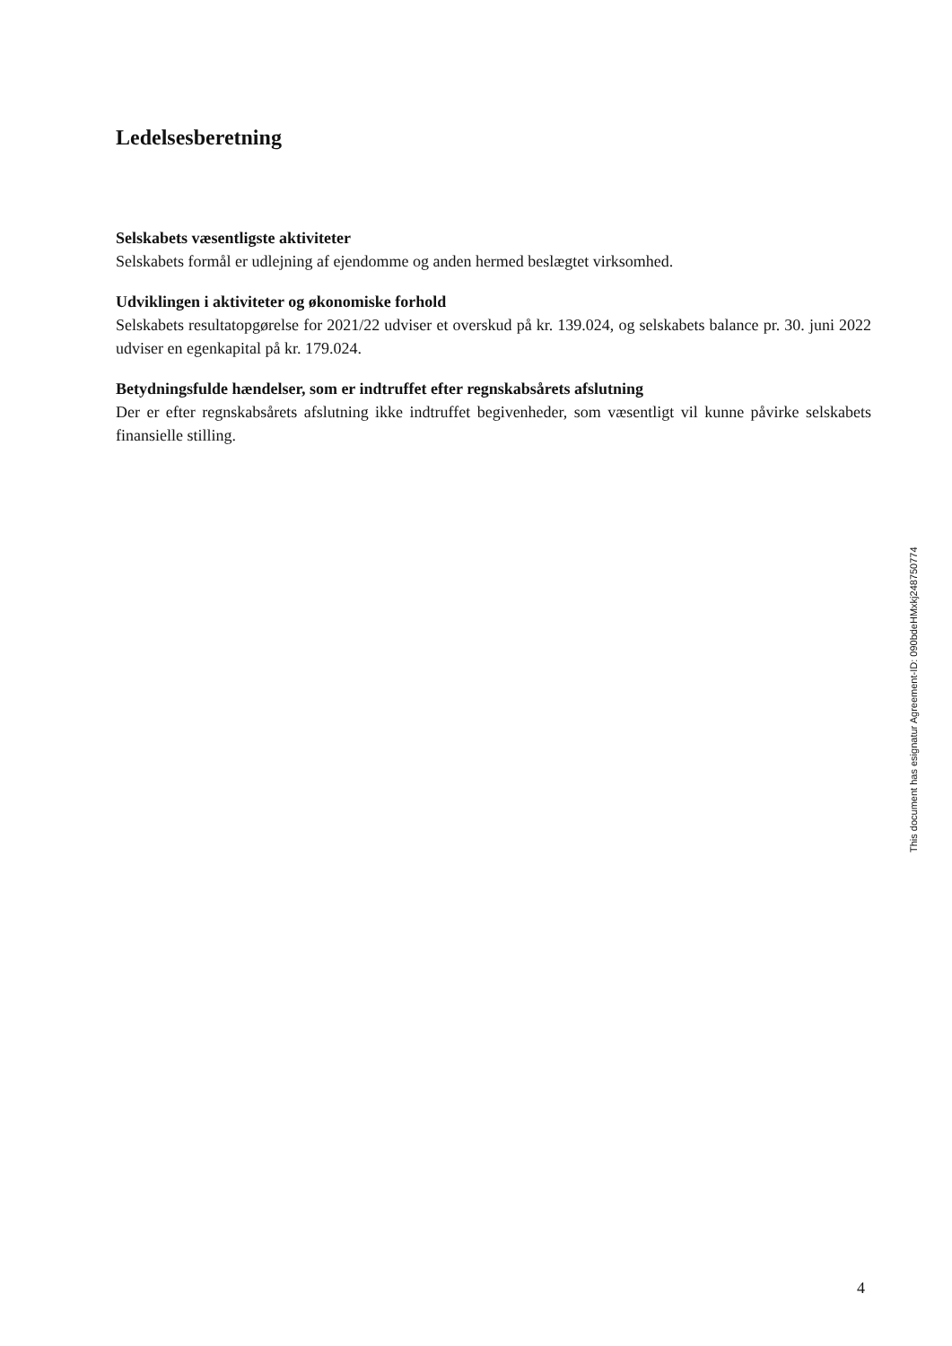Ledelsesberetning
Selskabets væsentligste aktiviteter
Selskabets formål er udlejning af ejendomme og anden hermed beslægtet virksomhed.
Udviklingen i aktiviteter og økonomiske forhold
Selskabets resultatopgørelse for 2021/22 udviser et overskud på kr. 139.024, og selskabets balance pr. 30. juni 2022 udviser en egenkapital på kr. 179.024.
Betydningsfulde hændelser, som er indtruffet efter regnskabsårets afslutning
Der er efter regnskabsårets afslutning ikke indtruffet begivenheder, som væsentligt vil kunne påvirke selskabets finansielle stilling.
This document has esignatur Agreement-ID: 090bdeHMxkj248750774
4